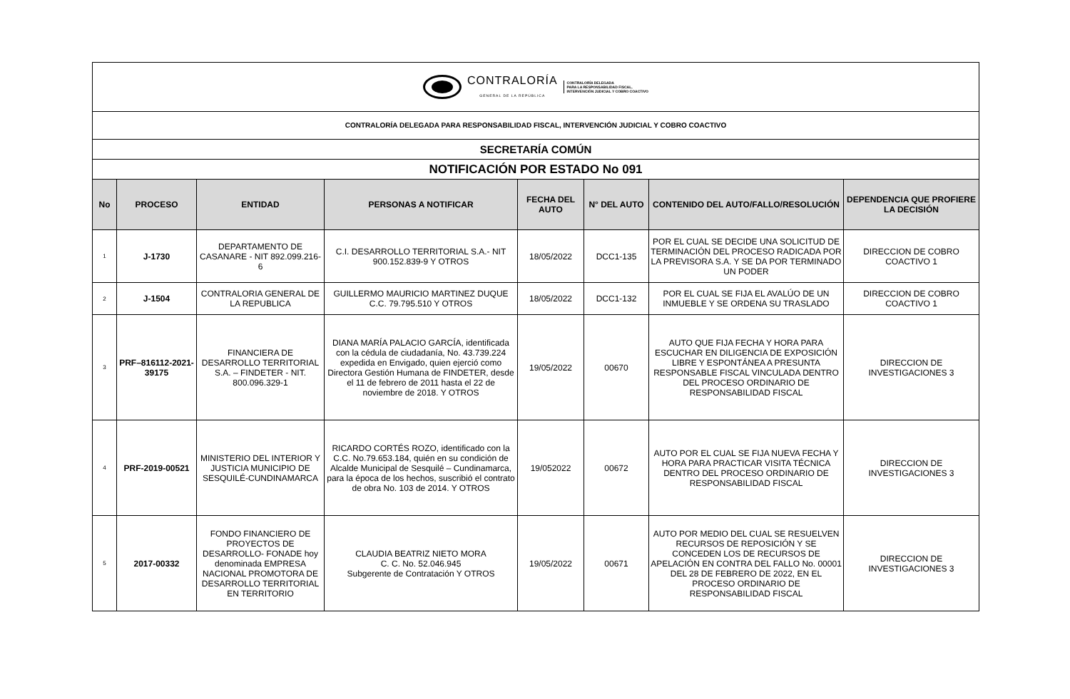CONTRALORÍA
GENERAL DE LA REPÚBLICA
CONTRALORÍA DELEGADA
PARA LA RESPONSABILIDAD FISCAL,
INTERVENCIÓN JUDICIAL Y COBRO COACTIVO
CONTRALORÍA DELEGADA PARA RESPONSABILIDAD FISCAL, INTERVENCIÓN JUDICIAL Y COBRO COACTIVO
SECRETARÍA COMÚN
NOTIFICACIÓN POR ESTADO No 091
| No | PROCESO | ENTIDAD | PERSONAS A NOTIFICAR | FECHA DEL AUTO | N° DEL AUTO | CONTENIDO DEL AUTO/FALLO/RESOLUCIÓN | DEPENDENCIA QUE PROFIERE LA DECISIÓN |
| --- | --- | --- | --- | --- | --- | --- | --- |
| 1 | J-1730 | DEPARTAMENTO DE CASANARE - NIT 892.099.216-6 | C.I. DESARROLLO TERRITORIAL S.A.- NIT 900.152.839-9 Y OTROS | 18/05/2022 | DCC1-135 | POR EL CUAL SE DECIDE UNA SOLICITUD DE TERMINACIÓN DEL PROCESO RADICADA POR LA PREVISORA S.A. Y SE DA POR TERMINADO UN PODER | DIRECCION DE COBRO COACTIVO 1 |
| 2 | J-1504 | CONTRALORIA GENERAL DE LA REPUBLICA | GUILLERMO MAURICIO MARTINEZ DUQUE C.C. 79.795.510 Y OTROS | 18/05/2022 | DCC1-132 | POR EL CUAL SE FIJA EL AVALÚO DE UN INMUEBLE Y SE ORDENA SU TRASLADO | DIRECCION DE COBRO COACTIVO 1 |
| 3 | PRF–816112-2021-39175 | FINANCIERA DE DESARROLLO TERRITORIAL S.A. – FINDETER - NIT. 800.096.329-1 | DIANA MARÍA PALACIO GARCÍA, identificada con la cédula de ciudadanía, No. 43.739.224 expedida en Envigado, quien ejerció como Directora Gestión Humana de FINDETER, desde el 11 de febrero de 2011 hasta el 22 de noviembre de 2018. Y OTROS | 19/05/2022 | 00670 | AUTO QUE FIJA FECHA Y HORA PARA ESCUCHAR EN DILIGENCIA DE EXPOSICIÓN LIBRE Y ESPONTÁNEA A PRESUNTA RESPONSABLE FISCAL VINCULADA DENTRO DEL PROCESO ORDINARIO DE RESPONSABILIDAD FISCAL | DIRECCION DE INVESTIGACIONES 3 |
| 4 | PRF-2019-00521 | MINISTERIO DEL INTERIOR Y JUSTICIA MUNICIPIO DE SESQUILÉ-CUNDINAMARCA | RICARDO CORTÉS ROZO, identificado con la C.C. No.79.653.184, quién en su condición de Alcalde Municipal de Sesquilé – Cundinamarca, para la época de los hechos, suscribió el contrato de obra No. 103 de 2014. Y OTROS | 19/052022 | 00672 | AUTO POR EL CUAL SE FIJA NUEVA FECHA Y HORA PARA PRACTICAR VISITA TÉCNICA DENTRO DEL PROCESO ORDINARIO DE RESPONSABILIDAD FISCAL | DIRECCION DE INVESTIGACIONES 3 |
| 5 | 2017-00332 | FONDO FINANCIERO DE PROYECTOS DE DESARROLLO- FONADE hoy denominada EMPRESA NACIONAL PROMOTORA DE DESARROLLO TERRITORIAL EN TERRITORIO | CLAUDIA BEATRIZ NIETO MORA C. C. No. 52.046.945 Subgerente de Contratación Y OTROS | 19/05/2022 | 00671 | AUTO POR MEDIO DEL CUAL SE RESUELVEN RECURSOS DE REPOSICIÓN Y SE CONCEDEN LOS DE RECURSOS DE APELACIÓN EN CONTRA DEL FALLO No. 00001 DEL 28 DE FEBRERO DE 2022, EN EL PROCESO ORDINARIO DE RESPONSABILIDAD FISCAL | DIRECCION DE INVESTIGACIONES 3 |